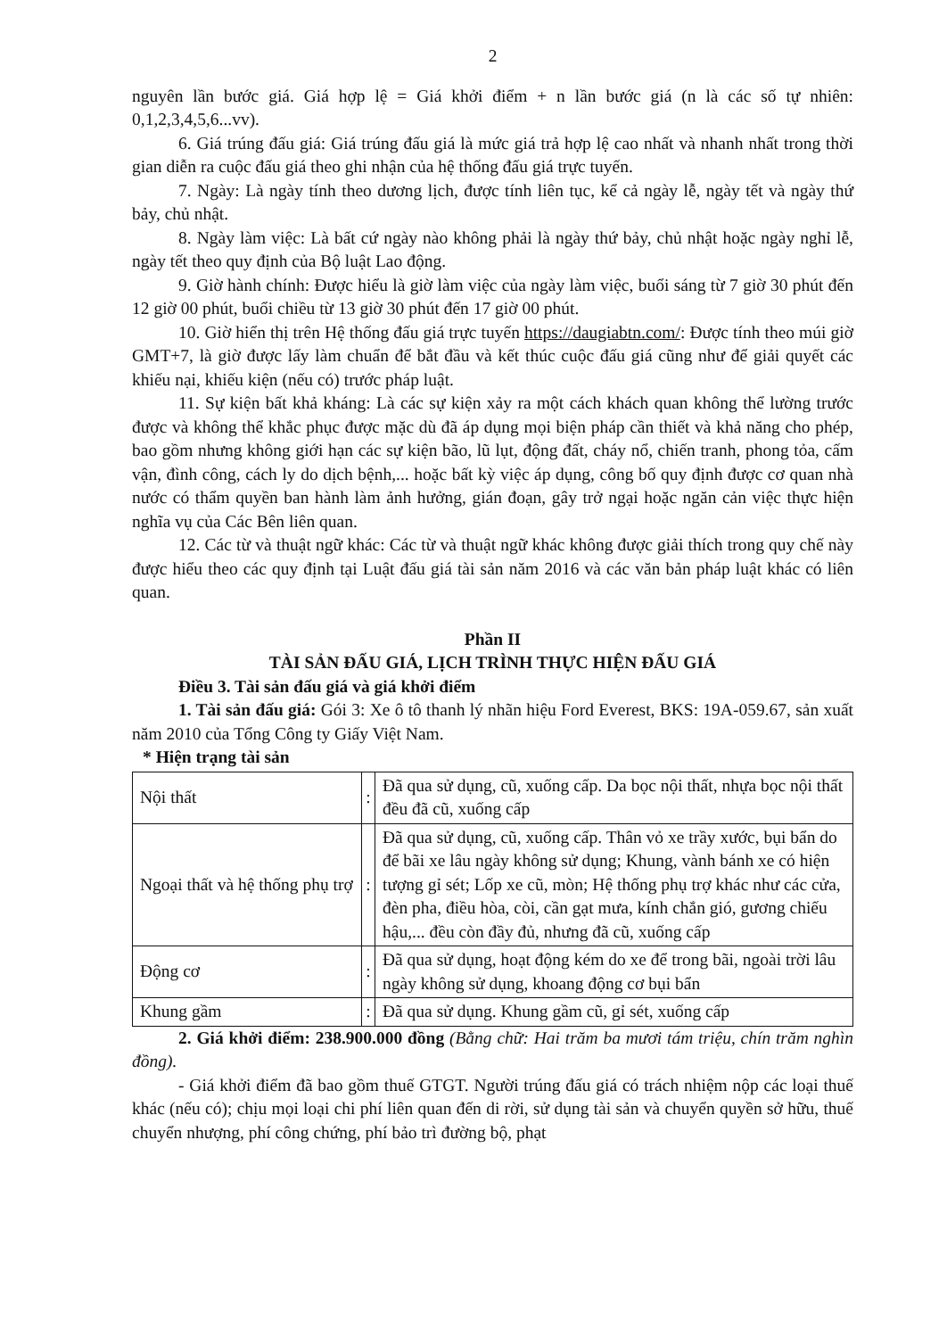2
nguyên lần bước giá. Giá hợp lệ = Giá khởi điểm + n lần bước giá (n là các số tự nhiên: 0,1,2,3,4,5,6...vv).
6. Giá trúng đấu giá: Giá trúng đấu giá là mức giá trả hợp lệ cao nhất và nhanh nhất trong thời gian diễn ra cuộc đấu giá theo ghi nhận của hệ thống đấu giá trực tuyến.
7. Ngày: Là ngày tính theo dương lịch, được tính liên tục, kể cả ngày lễ, ngày tết và ngày thứ bảy, chủ nhật.
8. Ngày làm việc: Là bất cứ ngày nào không phải là ngày thứ bảy, chủ nhật hoặc ngày nghỉ lễ, ngày tết theo quy định của Bộ luật Lao động.
9. Giờ hành chính: Được hiểu là giờ làm việc của ngày làm việc, buổi sáng từ 7 giờ 30 phút đến 12 giờ 00 phút, buổi chiều từ 13 giờ 30 phút đến 17 giờ 00 phút.
10. Giờ hiển thị trên Hệ thống đấu giá trực tuyến https://daugiabtn.com/: Được tính theo múi giờ GMT+7, là giờ được lấy làm chuẩn để bắt đầu và kết thúc cuộc đấu giá cũng như để giải quyết các khiếu nại, khiếu kiện (nếu có) trước pháp luật.
11. Sự kiện bất khả kháng: Là các sự kiện xảy ra một cách khách quan không thể lường trước được và không thể khắc phục được mặc dù đã áp dụng mọi biện pháp cần thiết và khả năng cho phép, bao gồm nhưng không giới hạn các sự kiện bão, lũ lụt, động đất, cháy nổ, chiến tranh, phong tỏa, cấm vận, đình công, cách ly do dịch bệnh,... hoặc bất kỳ việc áp dụng, công bố quy định được cơ quan nhà nước có thẩm quyền ban hành làm ảnh hưởng, gián đoạn, gây trở ngại hoặc ngăn cản việc thực hiện nghĩa vụ của Các Bên liên quan.
12. Các từ và thuật ngữ khác: Các từ và thuật ngữ khác không được giải thích trong quy chế này được hiểu theo các quy định tại Luật đấu giá tài sản năm 2016 và các văn bản pháp luật khác có liên quan.
Phần II
TÀI SẢN ĐẤU GIÁ, LỊCH TRÌNH THỰC HIỆN ĐẤU GIÁ
Điều 3. Tài sản đấu giá và giá khởi điểm
1. Tài sản đấu giá: Gói 3: Xe ô tô thanh lý nhãn hiệu Ford Everest, BKS: 19A-059.67, sản xuất năm 2010 của Tổng Công ty Giấy Việt Nam.
* Hiện trạng tài sản
| Nội thất | : | Đã qua sử dụng, cũ, xuống cấp. Da bọc nội thất, nhựa bọc nội thất đều đã cũ, xuống cấp |
| Ngoại thất và hệ thống phụ trợ | : | Đã qua sử dụng, cũ, xuống cấp. Thân vỏ xe trầy xước, bụi bẩn do để bãi xe lâu ngày không sử dụng; Khung, vành bánh xe có hiện tượng gỉ sét; Lốp xe cũ, mòn; Hệ thống phụ trợ khác như các cửa, đèn pha, điều hòa, còi, cần gạt mưa, kính chắn gió, gương chiếu hậu,... đều còn đầy đủ, nhưng đã cũ, xuống cấp |
| Động cơ | : | Đã qua sử dụng, hoạt động kém do xe để trong bãi, ngoài trời lâu ngày không sử dụng, khoang động cơ bụi bẩn |
| Khung gầm | : | Đã qua sử dụng. Khung gầm cũ, gỉ sét, xuống cấp |
2. Giá khởi điểm: 238.900.000 đồng (Bằng chữ: Hai trăm ba mươi tám triệu, chín trăm nghìn đồng).
- Giá khởi điểm đã bao gồm thuế GTGT. Người trúng đấu giá có trách nhiệm nộp các loại thuế khác (nếu có); chịu mọi loại chi phí liên quan đến di rời, sử dụng tài sản và chuyển quyền sở hữu, thuế chuyển nhượng, phí công chứng, phí bảo trì đường bộ, phạt